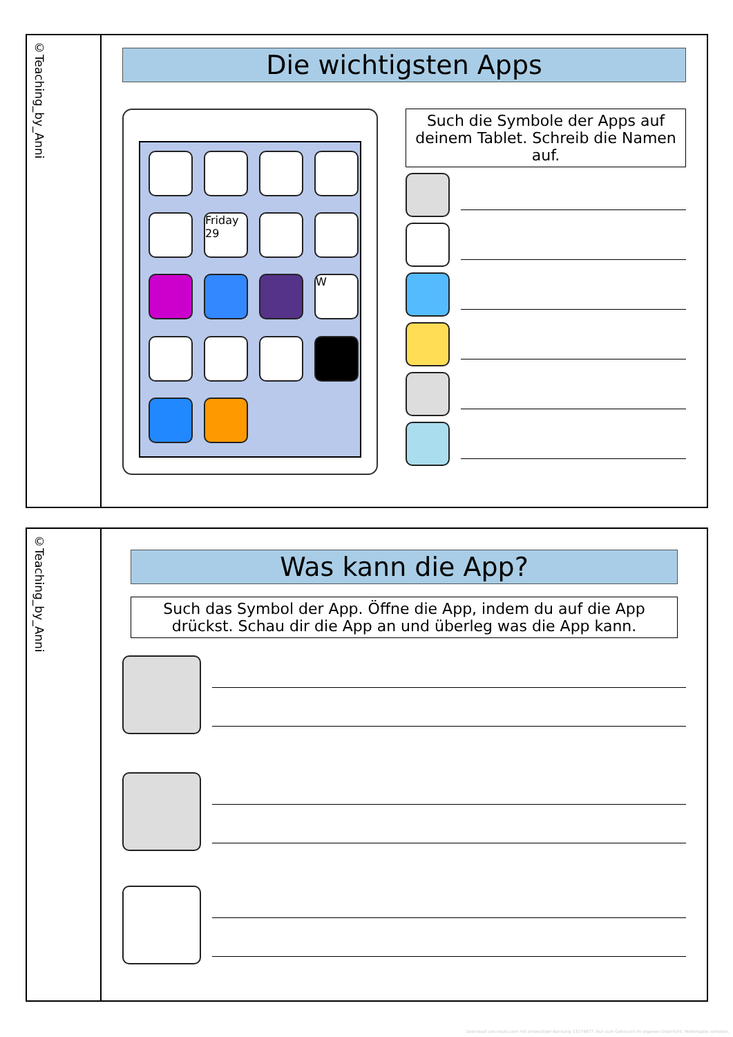©Teaching_by_Anni
Die wichtigsten Apps
Friday 29
W
Such die Symbole der Apps auf deinem Tablet. Schreib die Namen auf.
©Teaching_by_Anni
Was kann die App?
Such das Symbol der App. Öffne die App, indem du auf die App drückst. Schau dir die App an und überleg was die App kann.
Download von eduki.com mit eindeutiger Kennung 13174877. Nur zum Gebrauch im eigenen Unterricht. Weitergabe verboten.